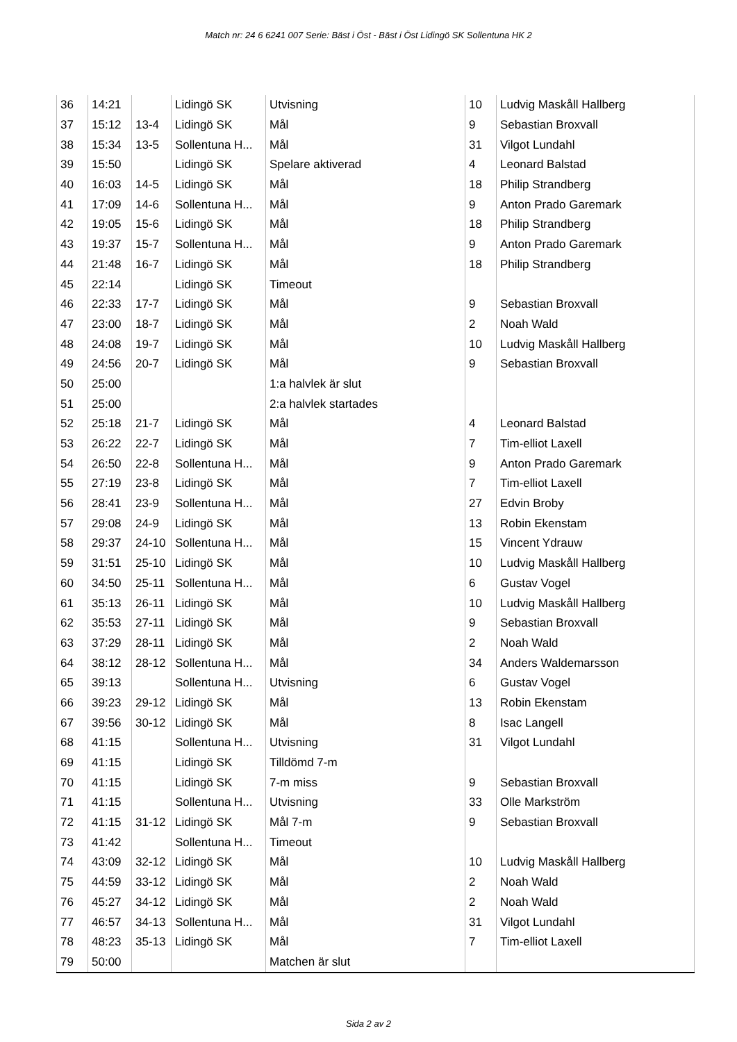Match nr: 24 6 6241 007 Serie: Bäst i Öst - Bäst i Öst Lidingö SK Sollentuna HK 2
| 36 | 14:21 | | Lidingö SK | Utvisning | 10 | Ludvig Maskåll Hallberg |
| 37 | 15:12 | 13-4 | Lidingö SK | Mål | 9 | Sebastian Broxvall |
| 38 | 15:34 | 13-5 | Sollentuna H... | Mål | 31 | Vilgot Lundahl |
| 39 | 15:50 | | Lidingö SK | Spelare aktiverad | 4 | Leonard Balstad |
| 40 | 16:03 | 14-5 | Lidingö SK | Mål | 18 | Philip Strandberg |
| 41 | 17:09 | 14-6 | Sollentuna H... | Mål | 9 | Anton Prado Garemark |
| 42 | 19:05 | 15-6 | Lidingö SK | Mål | 18 | Philip Strandberg |
| 43 | 19:37 | 15-7 | Sollentuna H... | Mål | 9 | Anton Prado Garemark |
| 44 | 21:48 | 16-7 | Lidingö SK | Mål | 18 | Philip Strandberg |
| 45 | 22:14 | | Lidingö SK | Timeout | | |
| 46 | 22:33 | 17-7 | Lidingö SK | Mål | 9 | Sebastian Broxvall |
| 47 | 23:00 | 18-7 | Lidingö SK | Mål | 2 | Noah Wald |
| 48 | 24:08 | 19-7 | Lidingö SK | Mål | 10 | Ludvig Maskåll Hallberg |
| 49 | 24:56 | 20-7 | Lidingö SK | Mål | 9 | Sebastian Broxvall |
| 50 | 25:00 | | | 1:a halvlek är slut | | |
| 51 | 25:00 | | | 2:a halvlek startades | | |
| 52 | 25:18 | 21-7 | Lidingö SK | Mål | 4 | Leonard Balstad |
| 53 | 26:22 | 22-7 | Lidingö SK | Mål | 7 | Tim-elliot Laxell |
| 54 | 26:50 | 22-8 | Sollentuna H... | Mål | 9 | Anton Prado Garemark |
| 55 | 27:19 | 23-8 | Lidingö SK | Mål | 7 | Tim-elliot Laxell |
| 56 | 28:41 | 23-9 | Sollentuna H... | Mål | 27 | Edvin Broby |
| 57 | 29:08 | 24-9 | Lidingö SK | Mål | 13 | Robin Ekenstam |
| 58 | 29:37 | 24-10 | Sollentuna H... | Mål | 15 | Vincent Ydrauw |
| 59 | 31:51 | 25-10 | Lidingö SK | Mål | 10 | Ludvig Maskåll Hallberg |
| 60 | 34:50 | 25-11 | Sollentuna H... | Mål | 6 | Gustav Vogel |
| 61 | 35:13 | 26-11 | Lidingö SK | Mål | 10 | Ludvig Maskåll Hallberg |
| 62 | 35:53 | 27-11 | Lidingö SK | Mål | 9 | Sebastian Broxvall |
| 63 | 37:29 | 28-11 | Lidingö SK | Mål | 2 | Noah Wald |
| 64 | 38:12 | 28-12 | Sollentuna H... | Mål | 34 | Anders Waldemarsson |
| 65 | 39:13 | | Sollentuna H... | Utvisning | 6 | Gustav Vogel |
| 66 | 39:23 | 29-12 | Lidingö SK | Mål | 13 | Robin Ekenstam |
| 67 | 39:56 | 30-12 | Lidingö SK | Mål | 8 | Isac Langell |
| 68 | 41:15 | | Sollentuna H... | Utvisning | 31 | Vilgot Lundahl |
| 69 | 41:15 | | Lidingö SK | Tilldömd 7-m | | |
| 70 | 41:15 | | Lidingö SK | 7-m miss | 9 | Sebastian Broxvall |
| 71 | 41:15 | | Sollentuna H... | Utvisning | 33 | Olle Markström |
| 72 | 41:15 | 31-12 | Lidingö SK | Mål 7-m | 9 | Sebastian Broxvall |
| 73 | 41:42 | | Sollentuna H... | Timeout | | |
| 74 | 43:09 | 32-12 | Lidingö SK | Mål | 10 | Ludvig Maskåll Hallberg |
| 75 | 44:59 | 33-12 | Lidingö SK | Mål | 2 | Noah Wald |
| 76 | 45:27 | 34-12 | Lidingö SK | Mål | 2 | Noah Wald |
| 77 | 46:57 | 34-13 | Sollentuna H... | Mål | 31 | Vilgot Lundahl |
| 78 | 48:23 | 35-13 | Lidingö SK | Mål | 7 | Tim-elliot Laxell |
| 79 | 50:00 | | | Matchen är slut | | |
Sida 2 av 2